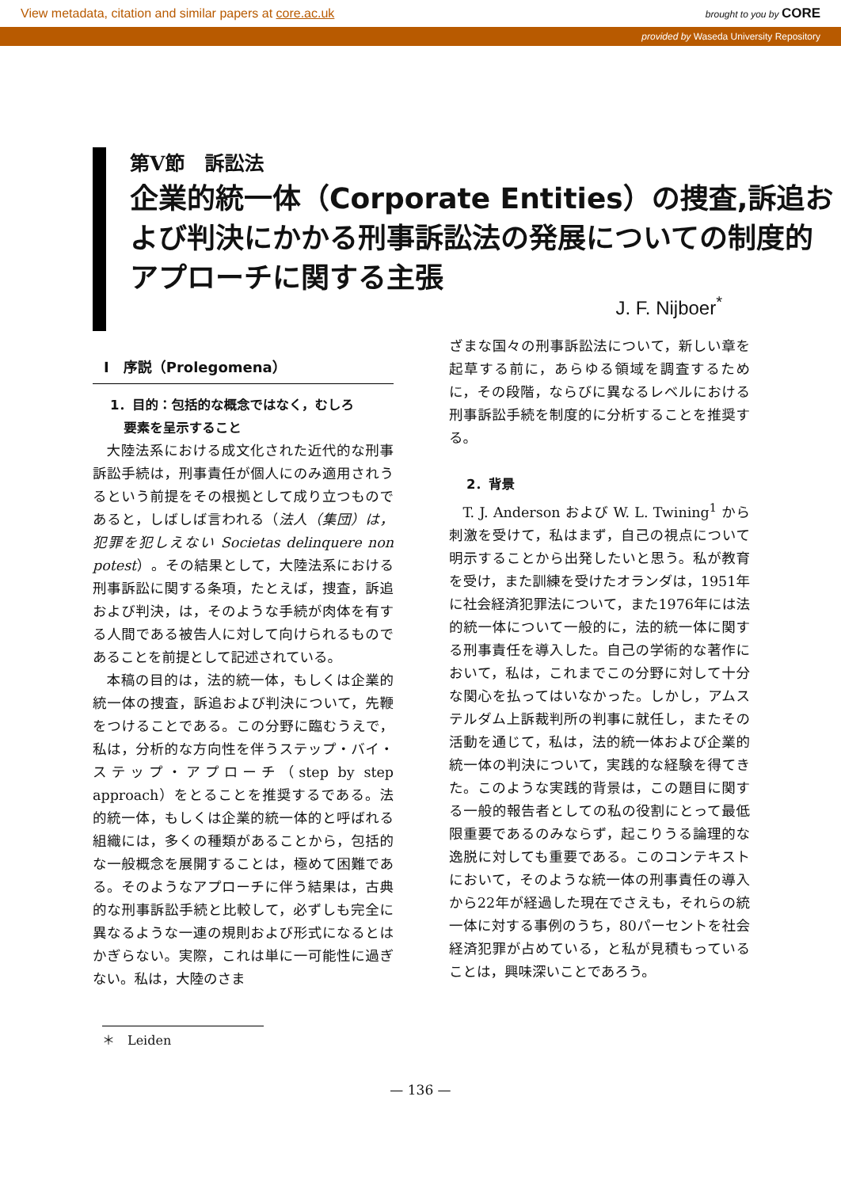View metadata, citation and similar papers at core.ac.uk brought to you by CORE
provided by Waseda University Repository
第Ⅴ節　訴訟法
企業的統一体（Corporate Entities）の捜査,訴追および判決にかかる刑事訴訟法の発展についての制度的アプローチに関する主張
J. F. Nijboer<sup>*</sup>
Ⅰ　序説（Prolegomena）
1．目的：包括的な概念ではなく，むしろ
要素を呈示すること
大陸法系における成文化された近代的な刑事訴訟手続は，刑事責任が個人にのみ適用されうるという前提をその根拠として成り立つものであると，しばしば言われる（法人（集団）は，犯罪を犯しえない Societas delinquere non potest）。その結果として，大陸法系における刑事訴訟に関する条項，たとえば，捜査，訴追および判決，は，そのような手続が肉体を有する人間である被告人に対して向けられるものであることを前提として記述されている。
本稿の目的は，法的統一体，もしくは企業的統一体の捜査，訴追および判決について，先鞭をつけることである。この分野に臨むうえで，私は，分析的な方向性を伴うステップ・バイ・ステップ・アプローチ（step by step approach）をとることを推奨するである。法的統一体，もしくは企業的統一体的と呼ばれる組織には，多くの種類があることから，包括的な一般概念を展開することは，極めて困難である。そのようなアプローチに伴う結果は，古典的な刑事訴訟手続と比較して，必ずしも完全に異なるような一連の規則および形式になるとはかぎらない。実際，これは単に一可能性に過ぎない。私は，大陸のさま
ざまな国々の刑事訴訟法について，新しい章を起草する前に，あらゆる領域を調査するために，その段階，ならびに異なるレベルにおける刑事訴訟手続を制度的に分析することを推奨する。
2．背景
T. J. Anderson および W. L. Twining<sup>1</sup> から刺激を受けて，私はまず，自己の視点について明示することから出発したいと思う。私が教育を受け，また訓練を受けたオランダは，1951年に社会経済犯罪法について，また1976年には法的統一体について一般的に，法的統一体に関する刑事責任を導入した。自己の学術的な著作において，私は，これまでこの分野に対して十分な関心を払ってはいなかった。しかし，アムステルダム上訴裁判所の判事に就任し，またその活動を通じて，私は，法的統一体および企業的統一体の判決について，実践的な経験を得てきた。このような実践的背景は，この題目に関する一般的報告者としての私の役割にとって最低限重要であるのみならず，起こりうる論理的な逸脱に対しても重要である。このコンテキストにおいて，そのような統一体の刑事責任の導入から22年が経過した現在でさえも，それらの統一体に対する事例のうち，80パーセントを社会経済犯罪が占めている，と私が見積もっていることは，興味深いことであろう。
＊　Leiden
— 136 —